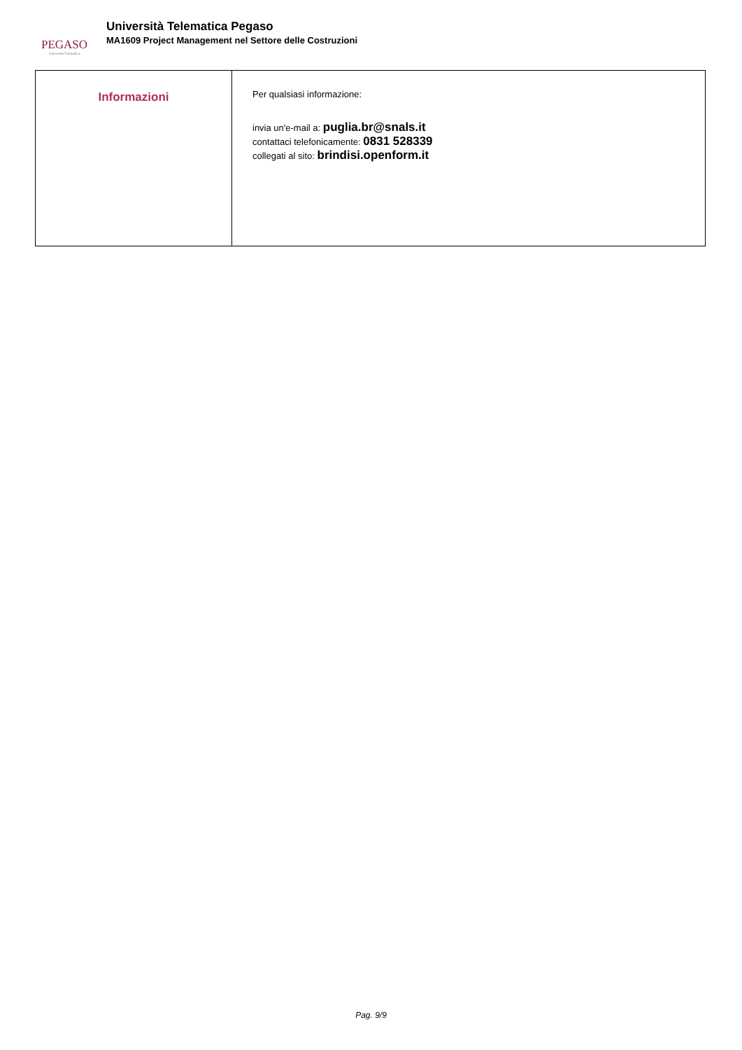PEGASO
Università Telematica
Università Telematica Pegaso
MA1609 Project Management nel Settore delle Costruzioni
| Informazioni | Per qualsiasi informazione: invia un'e-mail a: puglia.br@snals.it contattaci telefonicamente: 0831 528339 collegati al sito: brindisi.openform.it |
Pag. 9/9